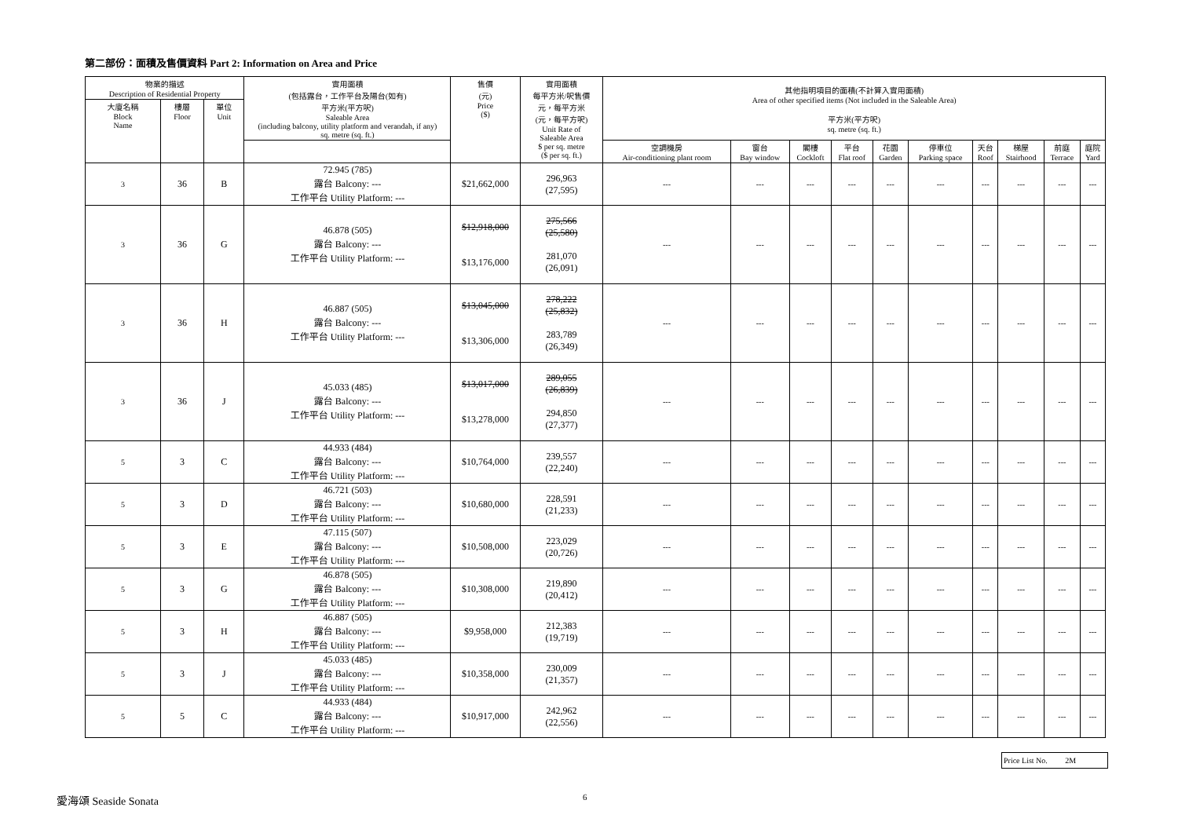第二部份：面積及售價資料 Part 2: Information on Area and Price
| 物業的描述 Description of Residential Property | | | 實用面積 (包括露台，工作平台及陽台(如有) 平方米(平方呎) Saleable Area (including balcony, utility platform and verandah, if any) sq. metre (sq. ft.) | 售價 (元) Price ($) | 實用面積 每平方米/呎售價 元，每平方米 (元，每平方呎) Unit Rate of Saleable Area $ per sq. metre ($ per sq. ft.) | 其他指明項目的面積(不計算入實用面積) Area of other specified items (Not included in the Saleable Area) 平方米(平方呎) sq. metre (sq. ft.) | | | | | | | | | |
| --- | --- | --- | --- | --- | --- | --- | --- | --- | --- | --- | --- | --- | --- | --- | --- |
| 大廈名稱 Block Name | 樓層 Floor | 單位 Unit | | | | | | | | | | | | | |
| | | | | | | 空調機房 Air-conditioning plant room | 窗台 Bay window | 閣樓 Cockloft | 平台 Flat roof | 花園 Garden | 停車位 Parking space | 天台 Roof | 梯屋 Stairhood | 前庭 Terrace | 庭院 Yard |
| 3 | 36 | B | 72.945 (785) 露台 Balcony: --- 工作平台 Utility Platform: --- | $21,662,000 | 296,963 (27,595) | --- | --- | --- | --- | --- | --- | --- | --- | --- | --- |
| 3 | 36 | G | 46.878 (505) 露台 Balcony: --- 工作平台 Utility Platform: --- | $12,918,000 $13,176,000 | 275,566 (25,580) 281,070 (26,091) | --- | --- | --- | --- | --- | --- | --- | --- | --- | --- |
| 3 | 36 | H | 46.887 (505) 露台 Balcony: --- 工作平台 Utility Platform: --- | $13,045,000 $13,306,000 | 278,222 (25,832) 283,789 (26,349) | --- | --- | --- | --- | --- | --- | --- | --- | --- | --- |
| 3 | 36 | J | 45.033 (485) 露台 Balcony: --- 工作平台 Utility Platform: --- | $13,017,000 $13,278,000 | 289,055 (26,839) 294,850 (27,377) | --- | --- | --- | --- | --- | --- | --- | --- | --- | --- |
| 5 | 3 | C | 44.933 (484) 露台 Balcony: --- 工作平台 Utility Platform: --- | $10,764,000 | 239,557 (22,240) | --- | --- | --- | --- | --- | --- | --- | --- | --- | --- |
| 5 | 3 | D | 46.721 (503) 露台 Balcony: --- 工作平台 Utility Platform: --- | $10,680,000 | 228,591 (21,233) | --- | --- | --- | --- | --- | --- | --- | --- | --- | --- |
| 5 | 3 | E | 47.115 (507) 露台 Balcony: --- 工作平台 Utility Platform: --- | $10,508,000 | 223,029 (20,726) | --- | --- | --- | --- | --- | --- | --- | --- | --- | --- |
| 5 | 3 | G | 46.878 (505) 露台 Balcony: --- 工作平台 Utility Platform: --- | $10,308,000 | 219,890 (20,412) | --- | --- | --- | --- | --- | --- | --- | --- | --- | --- |
| 5 | 3 | H | 46.887 (505) 露台 Balcony: --- 工作平台 Utility Platform: --- | $9,958,000 | 212,383 (19,719) | --- | --- | --- | --- | --- | --- | --- | --- | --- | --- |
| 5 | 3 | J | 45.033 (485) 露台 Balcony: --- 工作平台 Utility Platform: --- | $10,358,000 | 230,009 (21,357) | --- | --- | --- | --- | --- | --- | --- | --- | --- | --- |
| 5 | 5 | C | 44.933 (484) 露台 Balcony: --- 工作平台 Utility Platform: --- | $10,917,000 | 242,962 (22,556) | --- | --- | --- | --- | --- | --- | --- | --- | --- | --- |
Price List No. 2M
愛海頌 Seaside Sonata 6